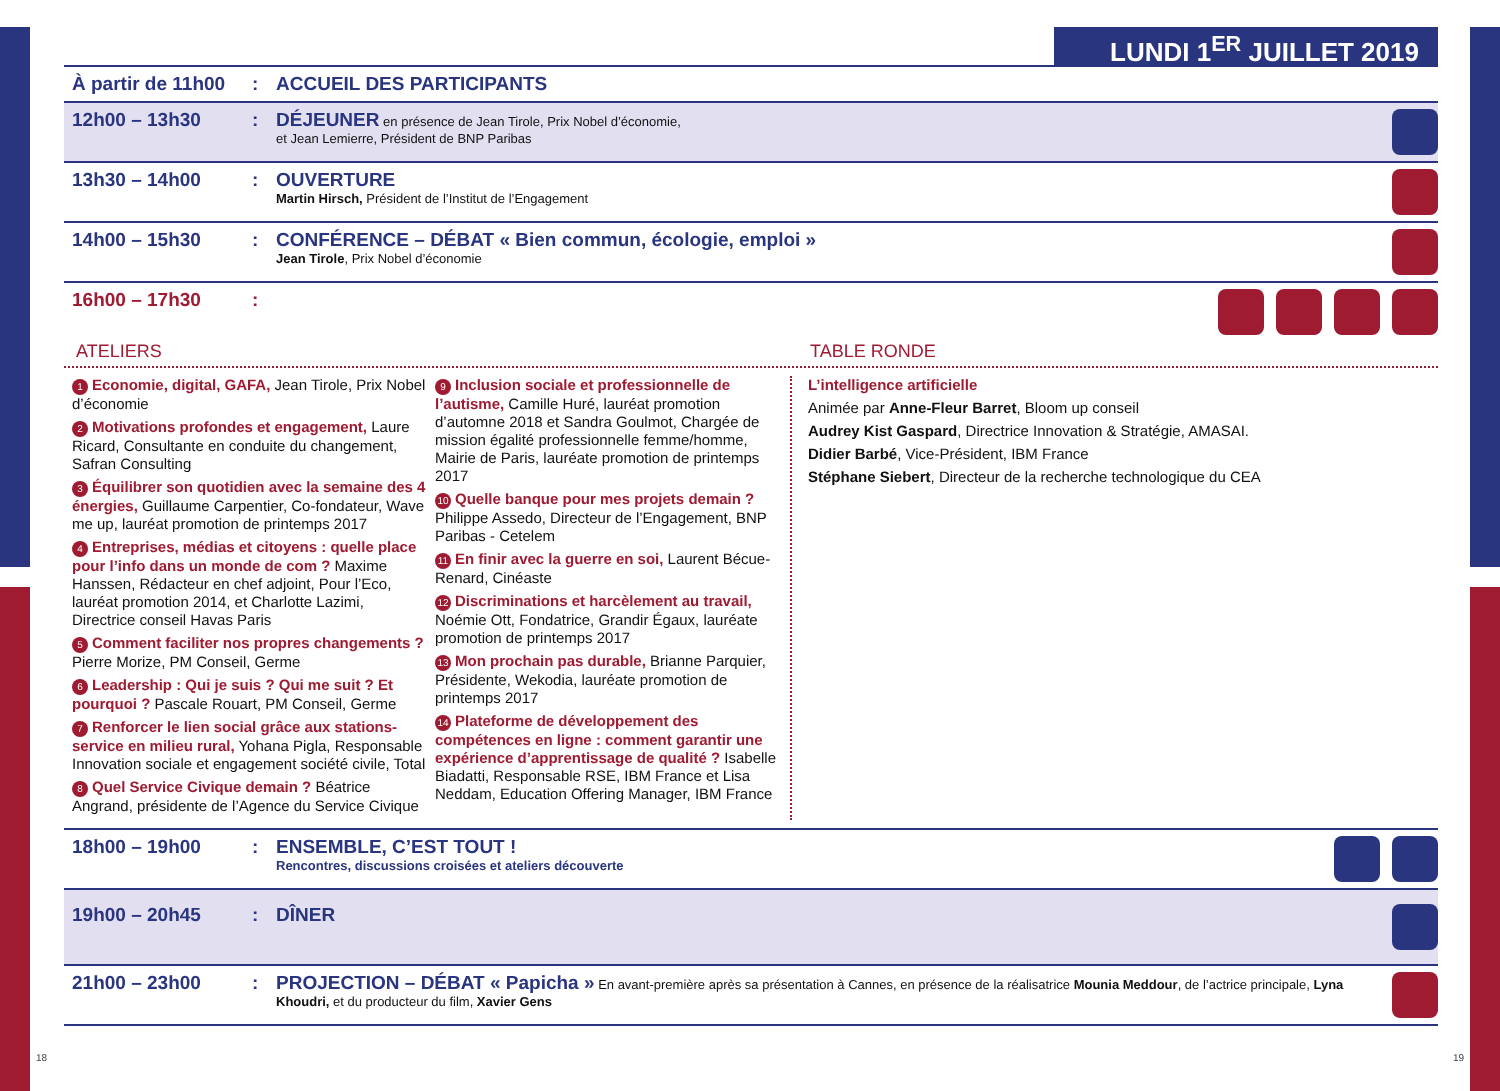LUNDI 1<sup>ER</sup> JUILLET 2019
À partir de 11h00
: ACCUEIL DES PARTICIPANTS
12h00 – 13h30 : DÉJEUNER en présence de Jean Tirole, Prix Nobel d’économie,
et Jean Lemierre, Président de BNP Paribas
13h30 – 14h00 : OUVERTURE
Martin Hirsch, Président de l’Institut de l’Engagement
14h00 – 15h30 : CONFÉRENCE – DÉBAT « Bien commun, écologie, emploi »
Jean Tirole, Prix Nobel d’économie
16h00 – 17h30 :
ATELIERS TABLE RONDE
1 Economie, digital, GAFA, Jean Tirole, Prix Nobel d’économie
2 Motivations profondes et engagement, Laure Ricard, Consultante en conduite du changement, Safran Consulting
3 Équilibrer son quotidien avec la semaine des 4 énergies, Guillaume Carpentier, Co-fondateur, Wave me up, lauréat promotion de printemps 2017
4 Entreprises, médias et citoyens : quelle place pour l’info dans un monde de com ? Maxime Hanssen, Rédacteur en chef adjoint, Pour l’Eco, lauréat promotion 2014, et Charlotte Lazimi, Directrice conseil Havas Paris
5 Comment faciliter nos propres changements ? Pierre Morize, PM Conseil, Germe
6 Leadership : Qui je suis ? Qui me suit ? Et pourquoi ? Pascale Rouart, PM Conseil, Germe
7 Renforcer le lien social grâce aux stations-service en milieu rural, Yohana Pigla, Responsable Innovation sociale et engagement société civile, Total
8 Quel Service Civique demain ? Béatrice Angrand, présidente de l’Agence du Service Civique
9 Inclusion sociale et professionnelle de l’autisme, Camille Huré, lauréat promotion d’automne 2018 et Sandra Goulmot, Chargée de mission égalité professionnelle femme/homme, Mairie de Paris, lauréate promotion de printemps 2017
10 Quelle banque pour mes projets demain ? Philippe Assedo, Directeur de l’Engagement, BNP Paribas - Cetelem
11 En finir avec la guerre en soi, Laurent Bécue-Renard, Cinéaste
12 Discriminations et harcèlement au travail, Noémie Ott, Fondatrice, Grandir Égaux, lauréate promotion de printemps 2017
13 Mon prochain pas durable, Brianne Parquier, Présidente, Wekodia, lauréate promotion de printemps 2017
14 Plateforme de développement des compétences en ligne : comment garantir une expérience d’apprentissage de qualité ? Isabelle Biadatti, Responsable RSE, IBM France et Lisa Neddam, Education Offering Manager, IBM France
L’intelligence artificielle
Animée par Anne-Fleur Barret, Bloom up conseil
Audrey Kist Gaspard, Directrice Innovation & Stratégie, AMASAI.
Didier Barbé, Vice-Président, IBM France
Stéphane Siebert, Directeur de la recherche technologique du CEA
18h00 – 19h00 : ENSEMBLE, C’EST TOUT !
Rencontres, discussions croisées et ateliers découverte
19h00 – 20h45 : DÎNER
21h00 – 23h00 : PROJECTION – DÉBAT « Papicha » En avant-première après sa présentation à Cannes, en présence de la réalisatrice Mounia Meddour, de l’actrice principale, Lyna Khoudri, et du producteur du film, Xavier Gens
18 19